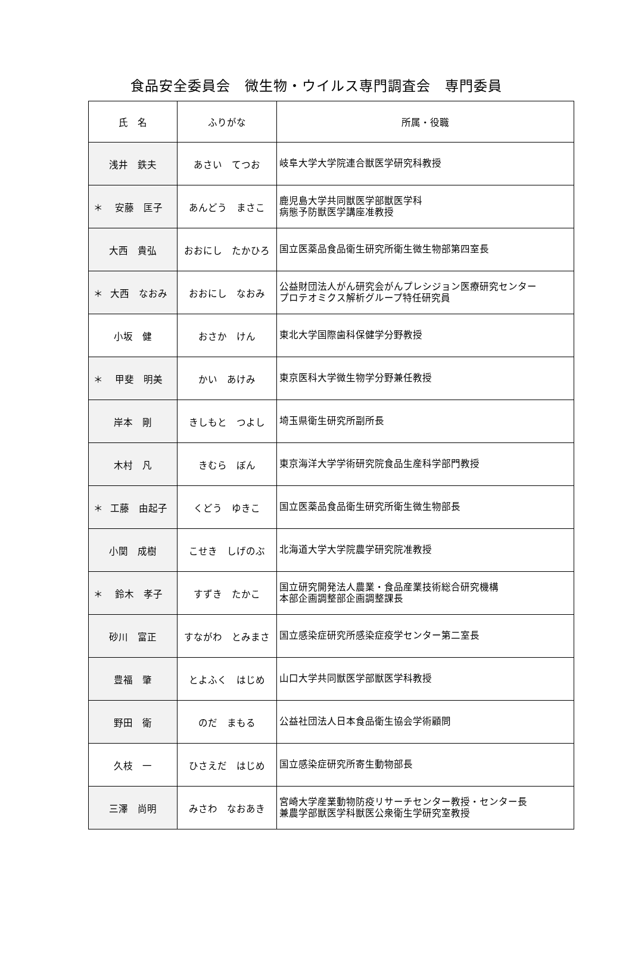食品安全委員会　微生物・ウイルス専門調査会　専門委員
| 氏 名 | ふりがな | 所属・役職 |
| --- | --- | --- |
| 浅井 鉄夫 | あさい てつお | 岐阜大学大学院連合獣医学研究科教授 |
| ＊ 安藤 匡子 | あんどう まさこ | 鹿児島大学共同獣医学部獣医学科 病態予防獣医学講座准教授 |
| 大西 貴弘 | おおにし たかひろ | 国立医薬品食品衛生研究所衛生微生物部第四室長 |
| ＊ 大西 なおみ | おおにし なおみ | 公益財団法人がん研究会がんプレシジョン医療研究センター プロテオミクス解析グループ特任研究員 |
| 小坂 健 | おさか けん | 東北大学国際歯科保健学分野教授 |
| ＊ 甲斐 明美 | かい あけみ | 東京医科大学微生物学分野兼任教授 |
| 岸本 剛 | きしもと つよし | 埼玉県衛生研究所副所長 |
| 木村 凡 | きむら ぼん | 東京海洋大学学術研究院食品生産科学部門教授 |
| ＊ 工藤 由起子 | くどう ゆきこ | 国立医薬品食品衛生研究所衛生微生物部長 |
| 小関 成樹 | こせき しげのぶ | 北海道大学大学院農学研究院准教授 |
| ＊ 鈴木 孝子 | すずき たかこ | 国立研究開発法人農業・食品産業技術総合研究機構 本部企画調整部企画調整課長 |
| 砂川 富正 | すながわ とみまさ | 国立感染症研究所感染症疫学センター第二室長 |
| 豊福 肇 | とよふく はじめ | 山口大学共同獣医学部獣医学科教授 |
| 野田 衛 | のだ まもる | 公益社団法人日本食品衛生協会学術顧問 |
| 久枝 一 | ひさえだ はじめ | 国立感染症研究所寄生動物部長 |
| 三澤 尚明 | みさわ なおあき | 宮崎大学産業動物防疫リサーチセンター教授・センター長 兼農学部獣医学科獣医公衆衛生学研究室教授 |